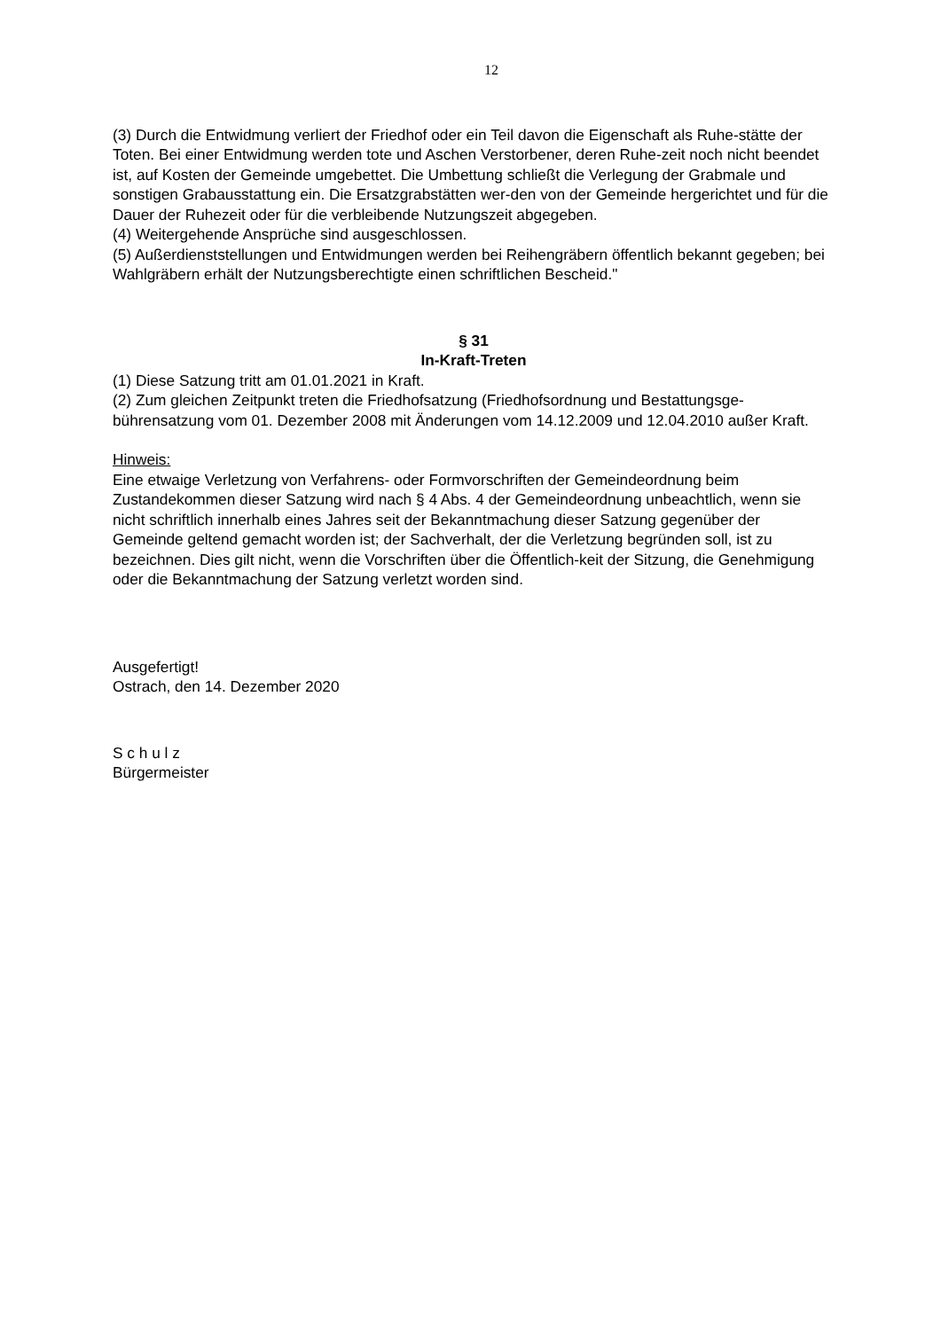12
(3) Durch die Entwidmung verliert der Friedhof oder ein Teil davon die Eigenschaft als Ruhe-stätte der Toten. Bei einer Entwidmung werden tote und Aschen Verstorbener, deren Ruhe-zeit noch nicht beendet ist, auf Kosten der Gemeinde umgebettet. Die Umbettung schließt die Verlegung der Grabmale und sonstigen Grabausstattung ein. Die Ersatzgrabstätten wer-den von der Gemeinde hergerichtet und für die Dauer der Ruhezeit oder für die verbleibende Nutzungszeit abgegeben.
(4) Weitergehende Ansprüche sind ausgeschlossen.
(5) Außerdienststellungen und Entwidmungen werden bei Reihengräbern öffentlich bekannt gegeben; bei Wahlgräbern erhält der Nutzungsberechtigte einen schriftlichen Bescheid."
§ 31
In-Kraft-Treten
(1) Diese Satzung tritt am 01.01.2021 in Kraft.
(2) Zum gleichen Zeitpunkt treten die Friedhofsatzung (Friedhofsordnung und Bestattungsge-bührensatzung vom 01. Dezember 2008 mit Änderungen vom 14.12.2009 und 12.04.2010 außer Kraft.
Hinweis:
Eine etwaige Verletzung von Verfahrens- oder Formvorschriften der Gemeindeordnung beim Zustandekommen dieser Satzung wird nach § 4 Abs. 4 der Gemeindeordnung unbeachtlich, wenn sie nicht schriftlich innerhalb eines Jahres seit der Bekanntmachung dieser Satzung gegenüber der Gemeinde geltend gemacht worden ist; der Sachverhalt, der die Verletzung begründen soll, ist zu bezeichnen. Dies gilt nicht, wenn die Vorschriften über die Öffentlich-keit der Sitzung, die Genehmigung oder die Bekanntmachung der Satzung verletzt worden sind.
Ausgefertigt!
Ostrach, den 14. Dezember 2020
S c h u l z
Bürgermeister